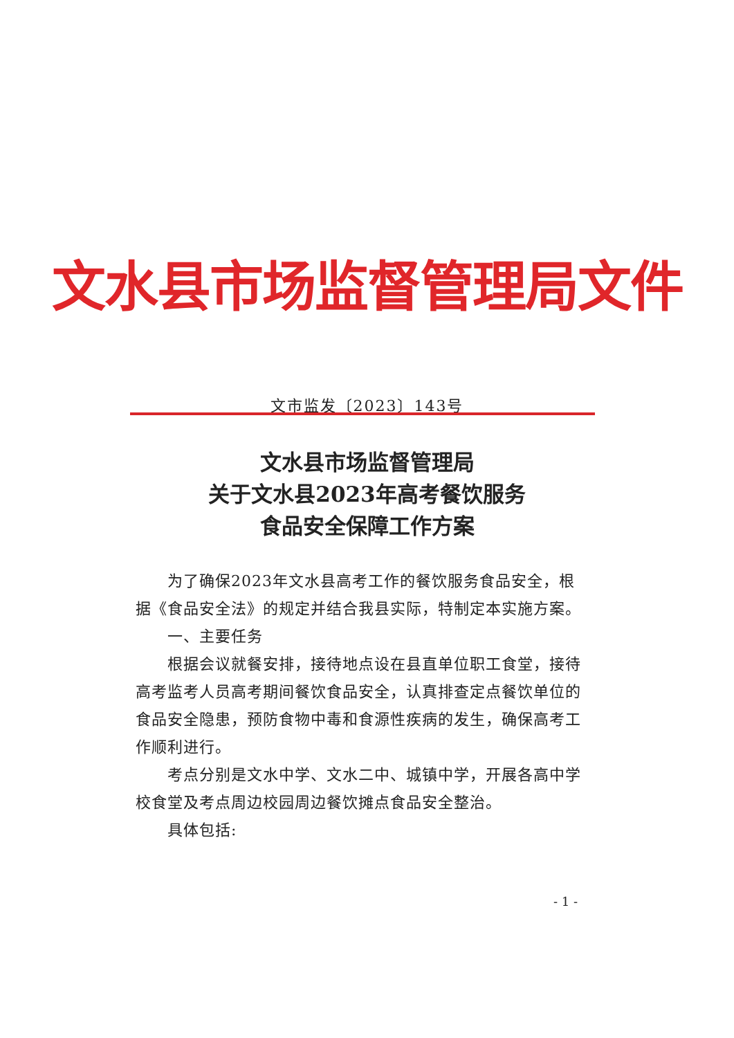文水县市场监督管理局文件
文市监发〔2023〕143号
文水县市场监督管理局
关于文水县2023年高考餐饮服务
食品安全保障工作方案
为了确保2023年文水县高考工作的餐饮服务食品安全，根据《食品安全法》的规定并结合我县实际，特制定本实施方案。
一、主要任务
根据会议就餐安排，接待地点设在县直单位职工食堂，接待高考监考人员高考期间餐饮食品安全，认真排查定点餐饮单位的食品安全隐患，预防食物中毒和食源性疾病的发生，确保高考工作顺利进行。
考点分别是文水中学、文水二中、城镇中学，开展各高中学校食堂及考点周边校园周边餐饮摊点食品安全整治。
具体包括:
- 1 -